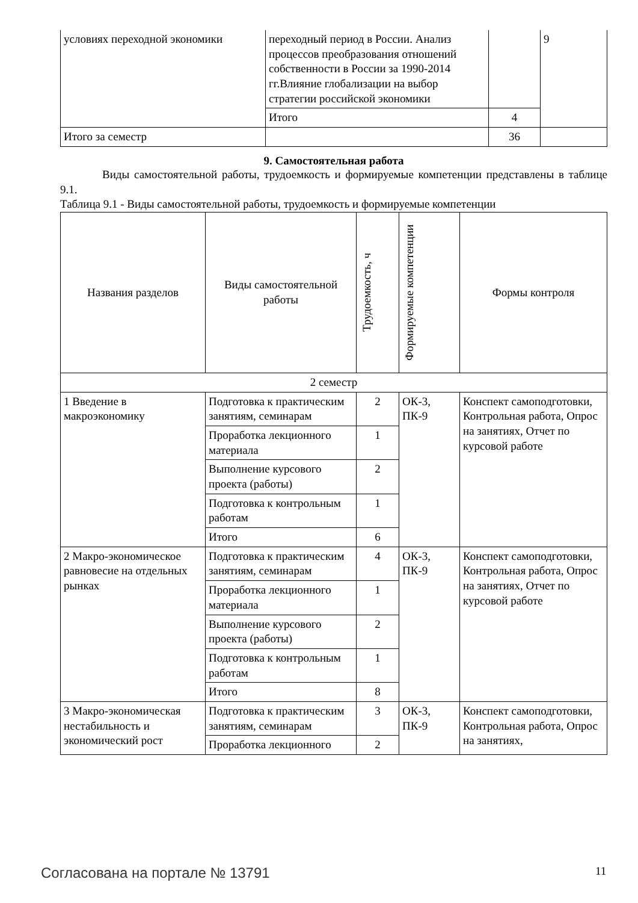| условиях переходной экономики | переходный период в России. Анализ процессов преобразования отношений собственности в России за 1990-2014 гг.Влияние глобализации на выбор стратегии российской экономики | | 9 |
| | Итого | 4 | |
| Итого за семестр | | 36 | |
9. Самостоятельная работа
Виды самостоятельной работы, трудоемкость и формируемые компетенции представлены в таблице 9.1.
Таблица 9.1 - Виды самостоятельной работы, трудоемкость и формируемые компетенции
| Названия разделов | Виды самостоятельной работы | Трудоемкость, ч | Формируемые компетенции | Формы контроля |
| --- | --- | --- | --- | --- |
| 2 семестр | | | | |
| 1 Введение в макроэкономику | Подготовка к практическим занятиям, семинарам | 2 | ОК-3, ПК-9 | Конспект самоподготовки, Контрольная работа, Опрос на занятиях, Отчет по курсовой работе |
| | Проработка лекционного материала | 1 | | |
| | Выполнение курсового проекта (работы) | 2 | | |
| | Подготовка к контрольным работам | 1 | | |
| | Итого | 6 | | |
| 2 Макро-экономическое равновесие на отдельных рынках | Подготовка к практическим занятиям, семинарам | 4 | ОК-3, ПК-9 | Конспект самоподготовки, Контрольная работа, Опрос на занятиях, Отчет по курсовой работе |
| | Проработка лекционного материала | 1 | | |
| | Выполнение курсового проекта (работы) | 2 | | |
| | Подготовка к контрольным работам | 1 | | |
| | Итого | 8 | | |
| 3 Макро-экономическая нестабильность и экономический рост | Подготовка к практическим занятиям, семинарам | 3 | ОК-3, ПК-9 | Конспект самоподготовки, Контрольная работа, Опрос на занятиях, |
| | Проработка лекционного | 2 | | |
Согласована на портале № 13791 11